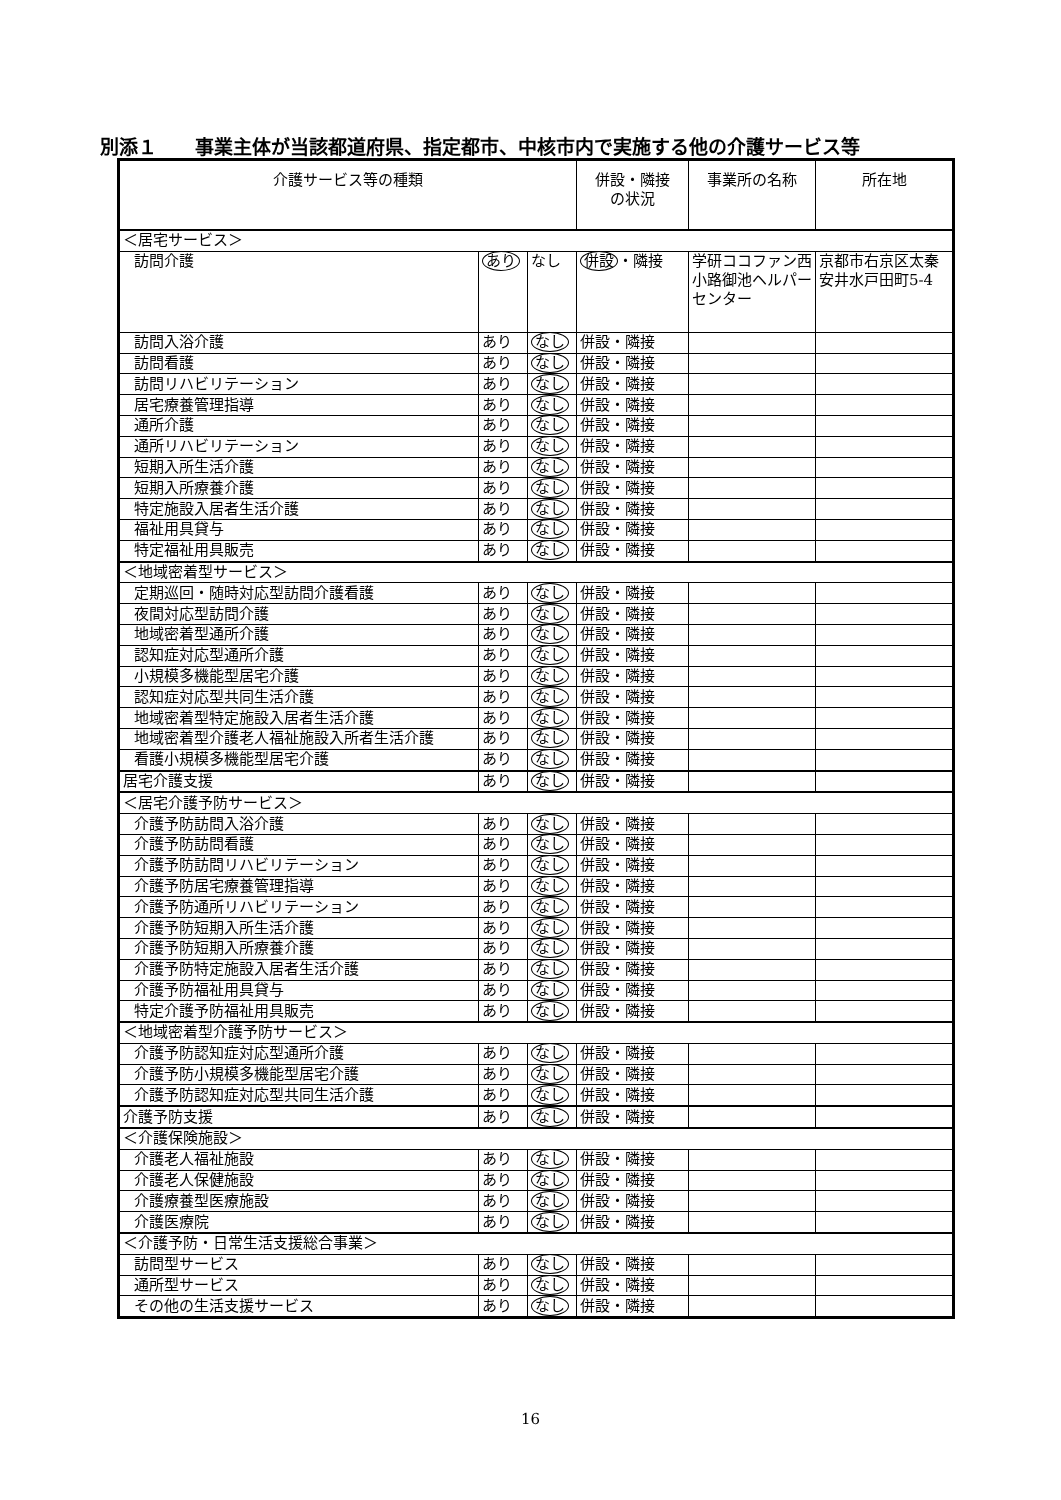別添１　　事業主体が当該都道府県、指定都市、中核市内で実施する他の介護サービス等
| 介護サービス等の種類 | | | 併設・隣接 の状況 | 事業所の名称 | 所在地 |
| --- | --- | --- | --- | --- | --- |
| ＜居宅サービス＞ | | | | | |
| 訪問介護 | あり | なし | 併設 ・隣接 | 学研ココファン西小路御池ヘルパーセンター | 京都市右京区太秦安井水戸田町5-4 |
| 訪問入浴介護 | あり | なし | 併設・隣接 | | |
| 訪問看護 | あり | なし | 併設・隣接 | | |
| 訪問リハビリテーション | あり | なし | 併設・隣接 | | |
| 居宅療養管理指導 | あり | なし | 併設・隣接 | | |
| 通所介護 | あり | なし | 併設・隣接 | | |
| 通所リハビリテーション | あり | なし | 併設・隣接 | | |
| 短期入所生活介護 | あり | なし | 併設・隣接 | | |
| 短期入所療養介護 | あり | なし | 併設・隣接 | | |
| 特定施設入居者生活介護 | あり | なし | 併設・隣接 | | |
| 福祉用具貸与 | あり | なし | 併設・隣接 | | |
| 特定福祉用具販売 | あり | なし | 併設・隣接 | | |
| ＜地域密着型サービス＞ | | | | | |
| 定期巡回・随時対応型訪問介護看護 | あり | なし | 併設・隣接 | | |
| 夜間対応型訪問介護 | あり | なし | 併設・隣接 | | |
| 地域密着型通所介護 | あり | なし | 併設・隣接 | | |
| 認知症対応型通所介護 | あり | なし | 併設・隣接 | | |
| 小規模多機能型居宅介護 | あり | なし | 併設・隣接 | | |
| 認知症対応型共同生活介護 | あり | なし | 併設・隣接 | | |
| 地域密着型特定施設入居者生活介護 | あり | なし | 併設・隣接 | | |
| 地域密着型介護老人福祉施設入所者生活介護 | あり | なし | 併設・隣接 | | |
| 看護小規模多機能型居宅介護 | あり | なし | 併設・隣接 | | |
| 居宅介護支援 | あり | なし | 併設・隣接 | | |
| ＜居宅介護予防サービス＞ | | | | | |
| 介護予防訪問入浴介護 | あり | なし | 併設・隣接 | | |
| 介護予防訪問看護 | あり | なし | 併設・隣接 | | |
| 介護予防訪問リハビリテーション | あり | なし | 併設・隣接 | | |
| 介護予防居宅療養管理指導 | あり | なし | 併設・隣接 | | |
| 介護予防通所リハビリテーション | あり | なし | 併設・隣接 | | |
| 介護予防短期入所生活介護 | あり | なし | 併設・隣接 | | |
| 介護予防短期入所療養介護 | あり | なし | 併設・隣接 | | |
| 介護予防特定施設入居者生活介護 | あり | なし | 併設・隣接 | | |
| 介護予防福祉用具貸与 | あり | なし | 併設・隣接 | | |
| 特定介護予防福祉用具販売 | あり | なし | 併設・隣接 | | |
| ＜地域密着型介護予防サービス＞ | | | | | |
| 介護予防認知症対応型通所介護 | あり | なし | 併設・隣接 | | |
| 介護予防小規模多機能型居宅介護 | あり | なし | 併設・隣接 | | |
| 介護予防認知症対応型共同生活介護 | あり | なし | 併設・隣接 | | |
| 介護予防支援 | あり | なし | 併設・隣接 | | |
| ＜介護保険施設＞ | | | | | |
| 介護老人福祉施設 | あり | なし | 併設・隣接 | | |
| 介護老人保健施設 | あり | なし | 併設・隣接 | | |
| 介護療養型医療施設 | あり | なし | 併設・隣接 | | |
| 介護医療院 | あり | なし | 併設・隣接 | | |
| ＜介護予防・日常生活支援総合事業＞ | | | | | |
| 訪問型サービス | あり | なし | 併設・隣接 | | |
| 通所型サービス | あり | なし | 併設・隣接 | | |
| その他の生活支援サービス | あり | なし | 併設・隣接 | | |
16